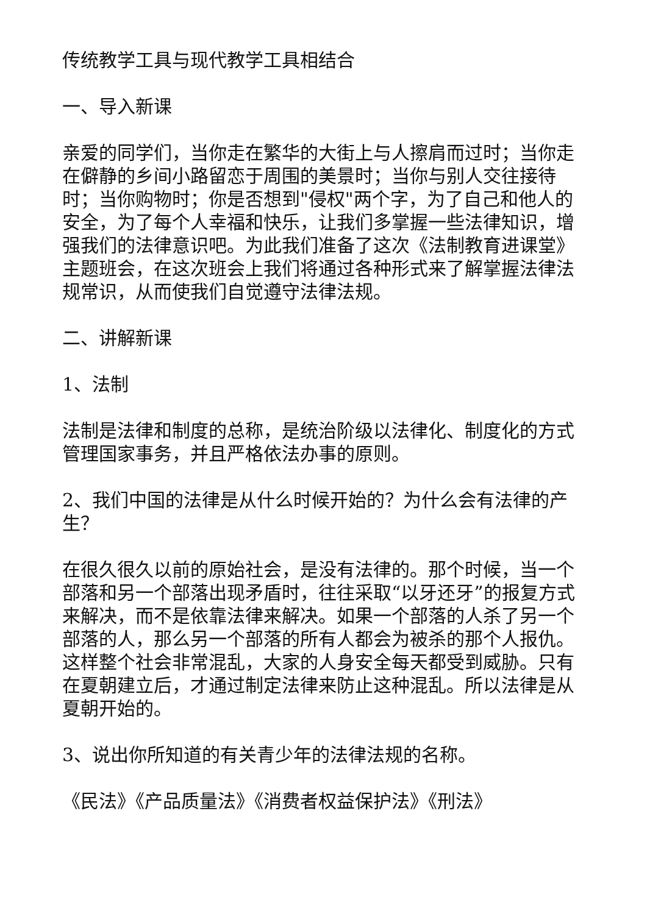传统教学工具与现代教学工具相结合
一、导入新课
亲爱的同学们，当你走在繁华的大街上与人擦肩而过时；当你走在僻静的乡间小路留恋于周围的美景时；当你与别人交往接待时；当你购物时；你是否想到"侵权"两个字，为了自己和他人的安全，为了每个人幸福和快乐，让我们多掌握一些法律知识，增强我们的法律意识吧。为此我们准备了这次《法制教育进课堂》主题班会，在这次班会上我们将通过各种形式来了解掌握法律法规常识，从而使我们自觉遵守法律法规。
二、讲解新课
1、法制
法制是法律和制度的总称，是统治阶级以法律化、制度化的方式管理国家事务，并且严格依法办事的原则。
2、我们中国的法律是从什么时候开始的？为什么会有法律的产生？
在很久很久以前的原始社会，是没有法律的。那个时候，当一个部落和另一个部落出现矛盾时，往往采取“以牙还牙”的报复方式来解决，而不是依靠法律来解决。如果一个部落的人杀了另一个部落的人，那么另一个部落的所有人都会为被杀的那个人报仇。这样整个社会非常混乱，大家的人身安全每天都受到威胁。只有在夏朝建立后，才通过制定法律来防止这种混乱。所以法律是从夏朝开始的。
3、说出你所知道的有关青少年的法律法规的名称。
《民法》《产品质量法》《消费者权益保护法》《刑法》